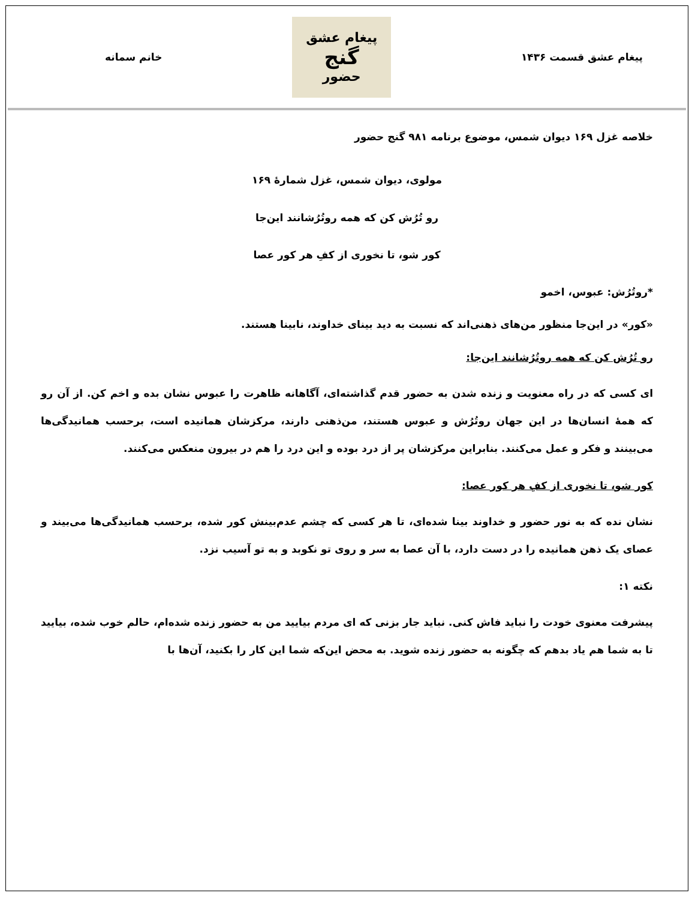پیغام عشق قسمت ۱۴۳۶
پیغام عشق
گنج
حضور
خانم سمانه
خلاصه غزل ۱۶۹ دیوان شمس، موضوع برنامه ۹۸۱ گنج حضور
مولوی، دیوان شمس، غزل شمارهٔ ۱۶۹
رو تُرُش کن که همه روتُرُشانند این‌جا
کور شو، تا نخوری از کفِ هر کور عصا
*روتُرُش: عبوس، اخمو
«کور» در این‌جا منظور من‌های ذهنی‌اند که نسبت به دید بینای خداوند، نابینا هستند.
رو تُرُش کن که همه روتُرُشانند این‌جا:
ای کسی که در راه معنویت و زنده شدن به حضور قدم گذاشته‌ای، آگاهانه ظاهرت را عبوس نشان بده و اخم کن. از آن رو که همهٔ انسان‌ها در این جهان روتُرُش و عبوس هستند، من‌ذهنی دارند، مرکزشان همانیده است، برحسب همانیدگی‌ها می‌بینند و فکر و عمل می‌کنند. بنابراین مرکزشان پر از درد بوده و این درد را هم در بیرون منعکس می‌کنند.
کور شو، تا نخوری از کفِ هر کور عصا:
نشان نده که به نور حضور و خداوند بینا شده‌ای، تا هر کسی که چشم عدم‌بینش کور شده، برحسب همانیدگی‌ها می‌بیند و عصای یک ذهن همانیده را در دست دارد، با آن عصا به سر و روی تو نکوبد و به تو آسیب نزد.
نکته ۱:
پیشرفت معنوی خودت را نباید فاش کنی. نباید جار بزنی که ای مردم بیایید من به حضور زنده شده‌ام، حالم خوب شده، بیایید تا به شما هم یاد بدهم که چگونه به حضور زنده شوید. به محض این‌که شما این کار را بکنید، آن‌ها با